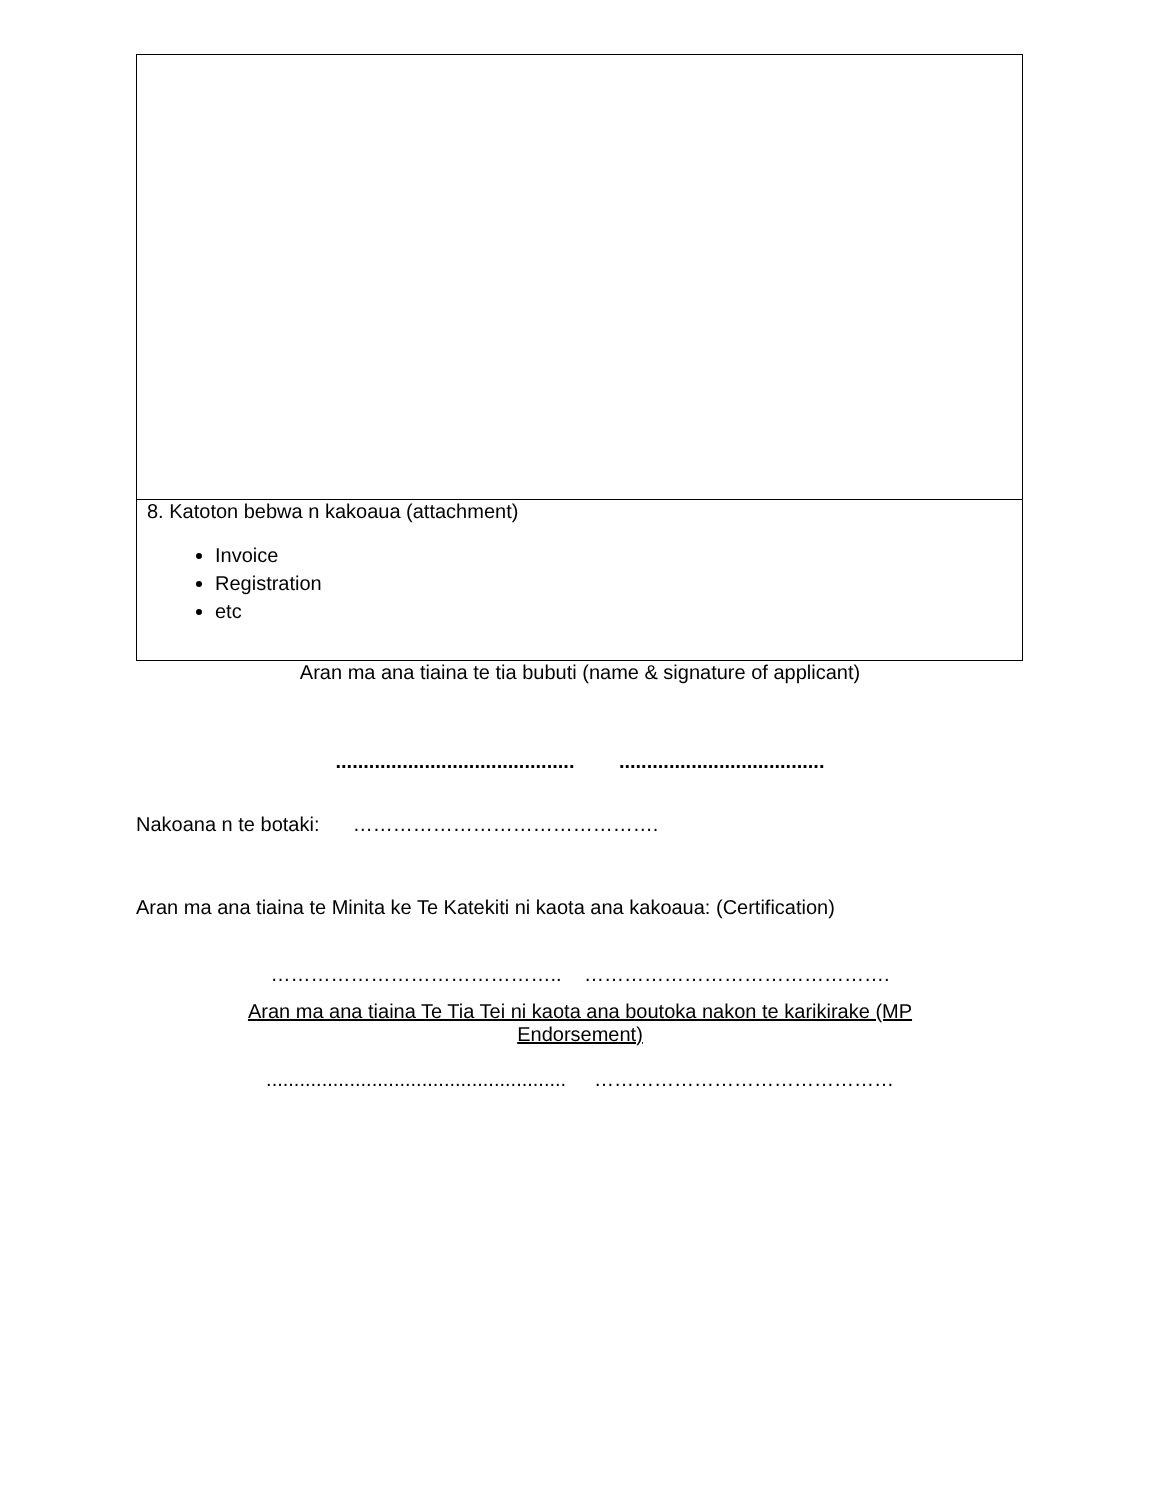| 8. Katoton bebwa n kakoaua (attachment) Invoice Registration etc |
Aran ma ana tiaina te tia bubuti (name & signature of applicant)
........................................... .....................................
Nakoana n te botaki: ……………………………………….
Aran ma ana tiaina te Minita ke Te Katekiti ni kaota ana kakoaua: (Certification)
…………………………………….. ……………………………………….
Aran ma ana tiaina Te Tia Tei ni kaota ana boutoka nakon te karikirake (MP Endorsement)
...................................................... ………………………………………